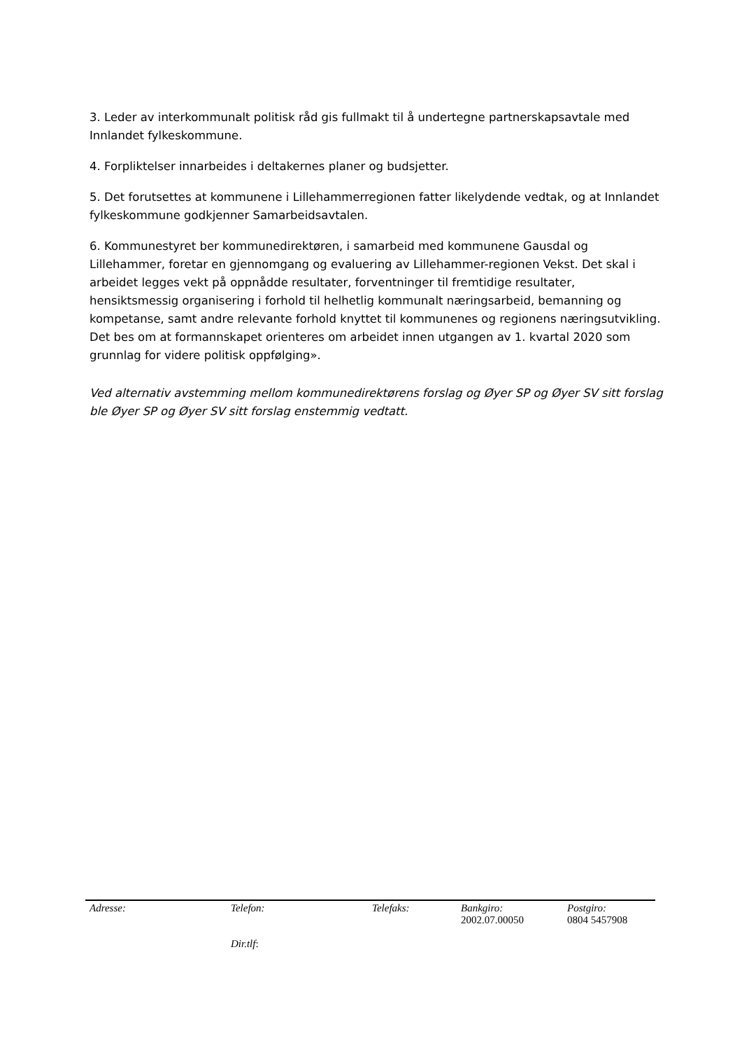3. Leder av interkommunalt politisk råd gis fullmakt til å undertegne partnerskapsavtale med Innlandet fylkeskommune.
4. Forpliktelser innarbeides i deltakernes planer og budsjetter.
5. Det forutsettes at kommunene i Lillehammerregionen fatter likelydende vedtak, og at Innlandet fylkeskommune godkjenner Samarbeidsavtalen.
6. Kommunestyret ber kommunedirektøren, i samarbeid med kommunene Gausdal og Lillehammer, foretar en gjennomgang og evaluering av Lillehammer-regionen Vekst. Det skal i arbeidet legges vekt på oppnådde resultater, forventninger til fremtidige resultater, hensiktsmessig organisering i forhold til helhetlig kommunalt næringsarbeid, bemanning og kompetanse, samt andre relevante forhold knyttet til kommunenes og regionens næringsutvikling. Det bes om at formannskapet orienteres om arbeidet innen utgangen av 1. kvartal 2020 som grunnlag for videre politisk oppfølging».
Ved alternativ avstemming mellom kommunedirektørens forslag og Øyer SP og Øyer SV sitt forslag ble Øyer SP og Øyer SV sitt forslag enstemmig vedtatt.
| Adresse: | Telefon: Dir.tlf : | Telefaks: | Bankgiro: 2002.07.00050 | Postgiro: 0804 5457908 |